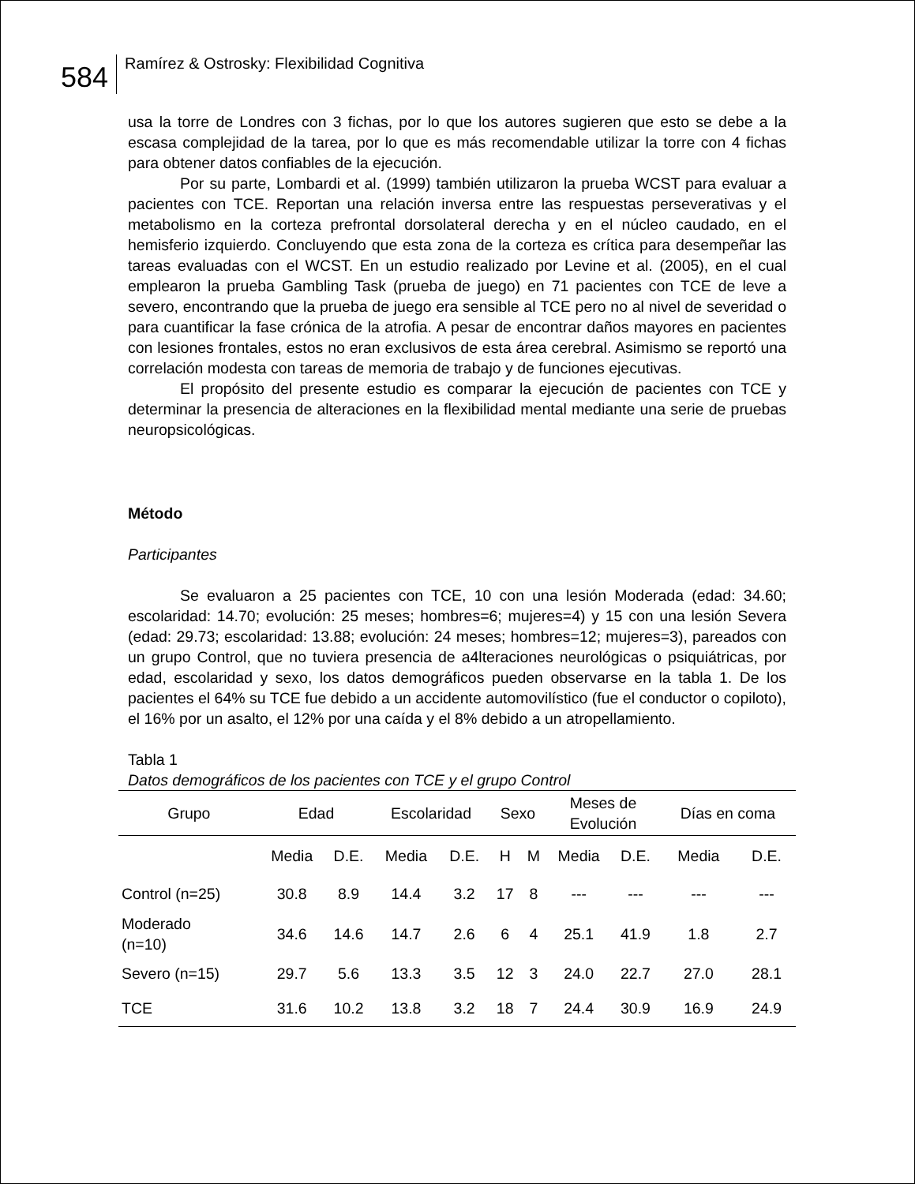584
Ramírez & Ostrosky: Flexibilidad Cognitiva
usa la torre de Londres con 3 fichas, por lo que los autores sugieren que esto se debe a la escasa complejidad de la tarea, por lo que es más recomendable utilizar la torre con 4 fichas para obtener datos confiables de la ejecución.
Por su parte, Lombardi et al. (1999) también utilizaron la prueba WCST para evaluar a pacientes con TCE. Reportan una relación inversa entre las respuestas perseverativas y el metabolismo en la corteza prefrontal dorsolateral derecha y en el núcleo caudado, en el hemisferio izquierdo. Concluyendo que esta zona de la corteza es crítica para desempeñar las tareas evaluadas con el WCST. En un estudio realizado por Levine et al. (2005), en el cual emplearon la prueba Gambling Task (prueba de juego) en 71 pacientes con TCE de leve a severo, encontrando que la prueba de juego era sensible al TCE pero no al nivel de severidad o para cuantificar la fase crónica de la atrofia. A pesar de encontrar daños mayores en pacientes con lesiones frontales, estos no eran exclusivos de esta área cerebral. Asimismo se reportó una correlación modesta con tareas de memoria de trabajo y de funciones ejecutivas.
El propósito del presente estudio es comparar la ejecución de pacientes con TCE y determinar la presencia de alteraciones en la flexibilidad mental mediante una serie de pruebas neuropsicológicas.
Método
Participantes
Se evaluaron a 25 pacientes con TCE, 10 con una lesión Moderada (edad: 34.60; escolaridad: 14.70; evolución: 25 meses; hombres=6; mujeres=4) y 15 con una lesión Severa (edad: 29.73; escolaridad: 13.88; evolución: 24 meses; hombres=12; mujeres=3), pareados con un grupo Control, que no tuviera presencia de a4lteraciones neurológicas o psiquiátricas, por edad, escolaridad y sexo, los datos demográficos pueden observarse en la tabla 1. De los pacientes el 64% su TCE fue debido a un accidente automovilístico (fue el conductor o copiloto), el 16% por un asalto, el 12% por una caída y el 8% debido a un atropellamiento.
Tabla 1
Datos demográficos de los pacientes con TCE y el grupo Control
| Grupo | Edad | | Escolaridad | | Sexo | | Meses de Evolución | | Días en coma | |
| --- | --- | --- | --- | --- | --- | --- | --- | --- | --- | --- |
| | Media | D.E. | Media | D.E. | H | M | Media | D.E. | Media | D.E. |
| Control (n=25) | 30.8 | 8.9 | 14.4 | 3.2 | 17 | 8 | --- | --- | --- | --- |
| Moderado (n=10) | 34.6 | 14.6 | 14.7 | 2.6 | 6 | 4 | 25.1 | 41.9 | 1.8 | 2.7 |
| Severo (n=15) | 29.7 | 5.6 | 13.3 | 3.5 | 12 | 3 | 24.0 | 22.7 | 27.0 | 28.1 |
| TCE | 31.6 | 10.2 | 13.8 | 3.2 | 18 | 7 | 24.4 | 30.9 | 16.9 | 24.9 |